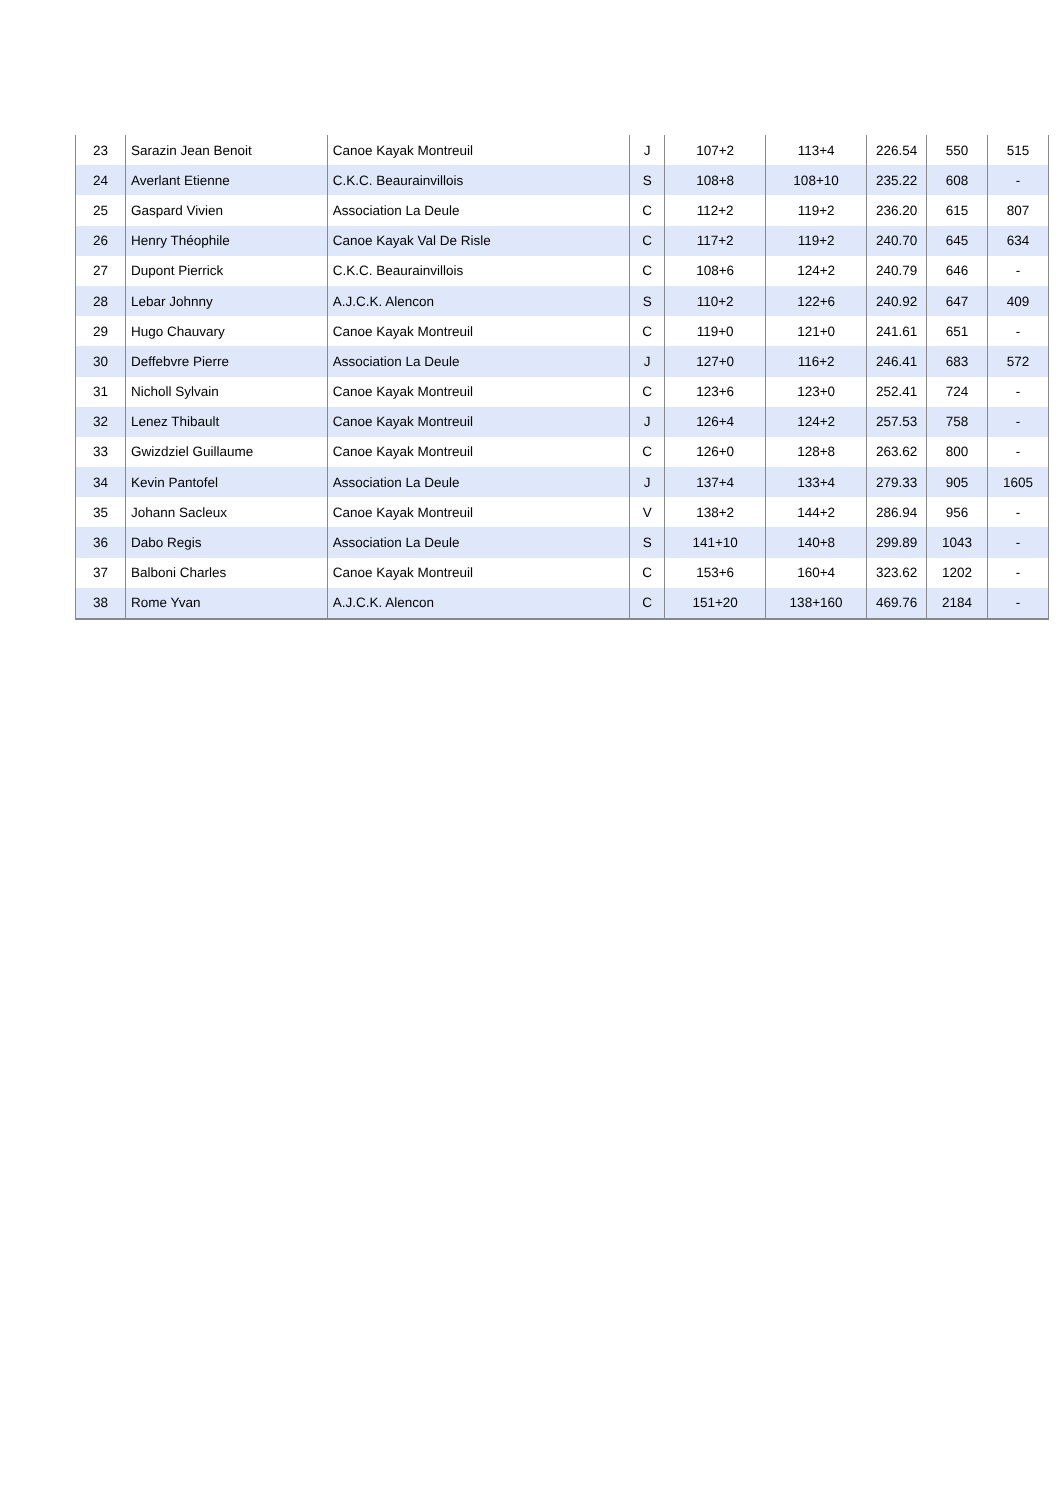| 23 | Sarazin Jean Benoit | Canoe Kayak Montreuil | J | 107+2 | 113+4 | 226.54 | 550 | 515 |
| 24 | Averlant Etienne | C.K.C. Beaurainvillois | S | 108+8 | 108+10 | 235.22 | 608 | - |
| 25 | Gaspard Vivien | Association La Deule | C | 112+2 | 119+2 | 236.20 | 615 | 807 |
| 26 | Henry Théophile | Canoe Kayak Val De Risle | C | 117+2 | 119+2 | 240.70 | 645 | 634 |
| 27 | Dupont Pierrick | C.K.C. Beaurainvillois | C | 108+6 | 124+2 | 240.79 | 646 | - |
| 28 | Lebar Johnny | A.J.C.K. Alencon | S | 110+2 | 122+6 | 240.92 | 647 | 409 |
| 29 | Hugo Chauvary | Canoe Kayak Montreuil | C | 119+0 | 121+0 | 241.61 | 651 | - |
| 30 | Deffebvre Pierre | Association La Deule | J | 127+0 | 116+2 | 246.41 | 683 | 572 |
| 31 | Nicholl Sylvain | Canoe Kayak Montreuil | C | 123+6 | 123+0 | 252.41 | 724 | - |
| 32 | Lenez Thibault | Canoe Kayak Montreuil | J | 126+4 | 124+2 | 257.53 | 758 | - |
| 33 | Gwizdziel Guillaume | Canoe Kayak Montreuil | C | 126+0 | 128+8 | 263.62 | 800 | - |
| 34 | Kevin Pantofel | Association La Deule | J | 137+4 | 133+4 | 279.33 | 905 | 1605 |
| 35 | Johann Sacleux | Canoe Kayak Montreuil | V | 138+2 | 144+2 | 286.94 | 956 | - |
| 36 | Dabo Regis | Association La Deule | S | 141+10 | 140+8 | 299.89 | 1043 | - |
| 37 | Balboni Charles | Canoe Kayak Montreuil | C | 153+6 | 160+4 | 323.62 | 1202 | - |
| 38 | Rome Yvan | A.J.C.K. Alencon | C | 151+20 | 138+160 | 469.76 | 2184 | - |